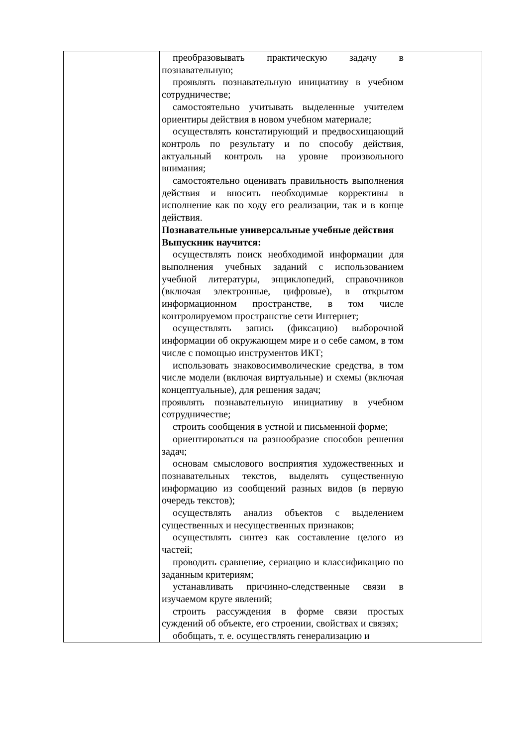| | преобразовывать практическую задачу в познавательную; проявлять познавательную инициативу в учебном сотрудничестве; самостоятельно учитывать выделенные учителем ориентиры действия в новом учебном материале; осуществлять констатирующий и предвосхищающий контроль по результату и по способу действия, актуальный контроль на уровне произвольного внимания; самостоятельно оценивать правильность выполнения действия и вносить необходимые коррективы в исполнение как по ходу его реализации, так и в конце действия. Познавательные универсальные учебные действия Выпускник научится: осуществлять поиск необходимой информации для выполнения учебных заданий с использованием учебной литературы, энциклопедий, справочников (включая электронные, цифровые), в открытом информационном пространстве, в том числе контролируемом пространстве сети Интернет; осуществлять запись (фиксацию) выборочной информации об окружающем мире и о себе самом, в том числе с помощью инструментов ИКТ; использовать знаковосимволические средства, в том числе модели (включая виртуальные) и схемы (включая концептуальные), для решения задач; проявлять познавательную инициативу в учебном сотрудничестве; строить сообщения в устной и письменной форме; ориентироваться на разнообразие способов решения задач; основам смыслового восприятия художественных и познавательных текстов, выделять существенную информацию из сообщений разных видов (в первую очередь текстов); осуществлять анализ объектов с выделением существенных и несущественных признаков; осуществлять синтез как составление целого из частей; проводить сравнение, сериацию и классификацию по заданным критериям; устанавливать причинно-следственные связи в изучаемом круге явлений; строить рассуждения в форме связи простых суждений об объекте, его строении, свойствах и связях; обобщать, т. е. осуществлять генерализацию и |